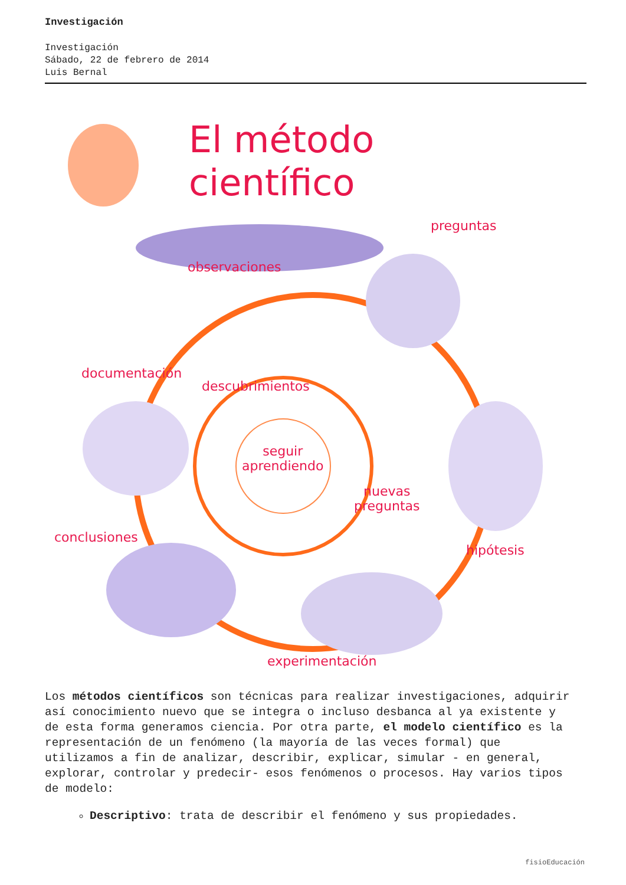Investigación
Investigación
Sábado, 22 de febrero de 2014
Luis Bernal
El método científico
observaciones
preguntas
documentación
descubrimientos
seguir
aprendiendo
nuevas
preguntas
conclusiones
hipótesis
experimentación
Los métodos científicos son técnicas para realizar investigaciones, adquirir así conocimiento nuevo que se integra o incluso desbanca al ya existente y de esta forma generamos ciencia. Por otra parte, el modelo científico es la representación de un fenómeno (la mayoría de las veces formal) que utilizamos a fin de analizar, describir, explicar, simular - en general, explorar, controlar y predecir- esos fenómenos o procesos. Hay varios tipos de modelo:
Descriptivo: trata de describir el fenómeno y sus propiedades.
fisioEducación